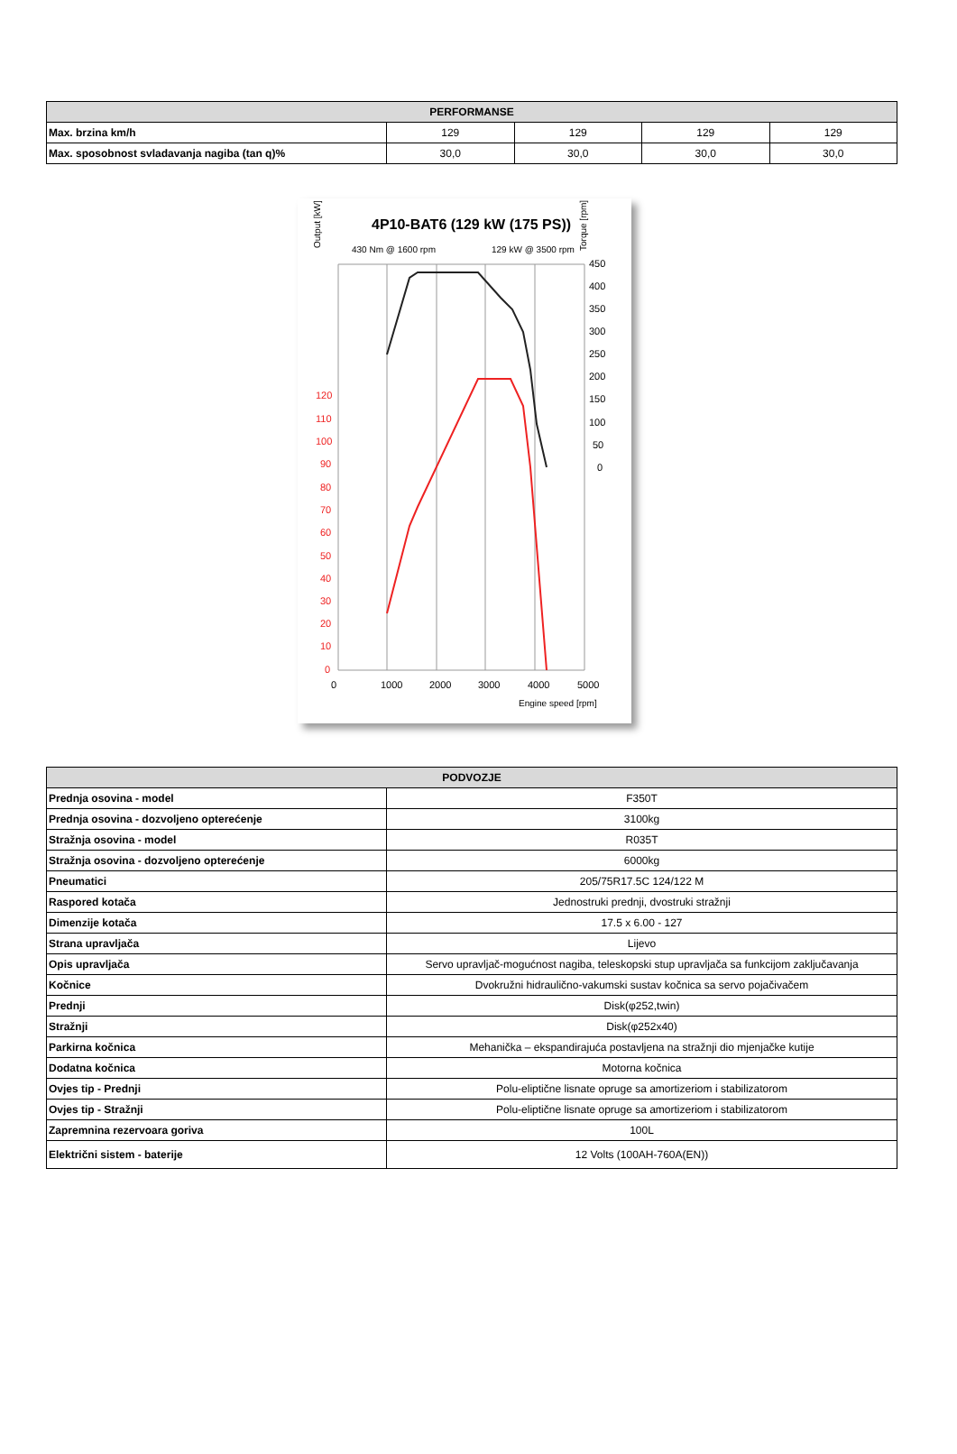| PERFORMANSE | | | | |
| --- | --- | --- | --- | --- |
| Max. brzina km/h | 129 | 129 | 129 | 129 |
| Max. sposobnost svladavanja nagiba (tan q)% | 30,0 | 30,0 | 30,0 | 30,0 |
4P10-BAT6 (129 kW (175 PS))
Output [kW]
Torque [rpm]
430 Nm @ 1600 rpm
129 kW @ 3500 rpm
120
110
100
90
80
70
60
50
40
30
20
10
0
450
400
350
300
250
200
150
100
50
0
0
1000
2000
3000
4000
5000
Engine speed [rpm]
| PODVOZJE | |
| --- | --- |
| Prednja osovina - model | F350T |
| Prednja osovina - dozvoljeno opterećenje | 3100kg |
| Stražnja osovina - model | R035T |
| Stražnja osovina - dozvoljeno opterećenje | 6000kg |
| Pneumatici | 205/75R17.5C 124/122 M |
| Raspored kotača | Jednostruki prednji, dvostruki stražnji |
| Dimenzije kotača | 17.5 x 6.00 - 127 |
| Strana upravljača | Lijevo |
| Opis upravljača | Servo upravljač-mogućnost nagiba, teleskopski stup upravljača sa funkcijom zaključavanja |
| Kočnice | Dvokružni hidraulično-vakumski sustav kočnica sa servo pojačivačem |
| Prednji | Disk(φ252,twin) |
| Stražnji | Disk(φ252x40) |
| Parkirna kočnica | Mehanička – ekspandirajuća postavljena na stražnji dio mjenjačke kutije |
| Dodatna kočnica | Motorna kočnica |
| Ovjes tip - Prednji | Polu-eliptične lisnate opruge sa amortizeriom i stabilizatorom |
| Ovjes tip - Stražnji | Polu-eliptične lisnate opruge sa amortizeriom i stabilizatorom |
| Zapremnina rezervoara goriva | 100L |
| Električni sistem - baterije | 12 Volts (100AH-760A(EN)) |